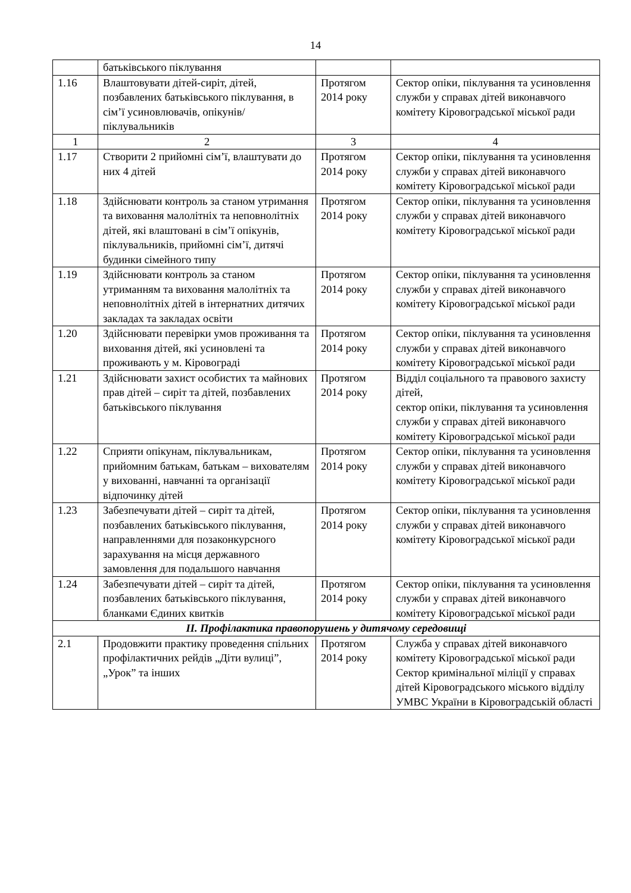14
| | батьківського піклування | | |
| 1.16 | Влаштовувати дітей-сиріт, дітей, позбавлених батьківського піклування, в сім’ї усиновлювачів, опікунів/піклувальників | Протягом 2014 року | Сектор опіки, піклування та усиновлення служби у справах дітей виконавчого комітету Кіровоградської міської ради |
| 1 | 2 | 3 | 4 |
| 1.17 | Створити 2 прийомні сім’ї, влаштувати до них 4 дітей | Протягом 2014 року | Сектор опіки, піклування та усиновлення служби у справах дітей виконавчого комітету Кіровоградської міської ради |
| 1.18 | Здійснювати контроль за станом утримання та виховання малолітніх та неповнолітніх дітей, які влаштовані в сім’ї опікунів, піклувальників, прийомні сім’ї, дитячі будинки сімейного типу | Протягом 2014 року | Сектор опіки, піклування та усиновлення служби у справах дітей виконавчого комітету Кіровоградської міської ради |
| 1.19 | Здійснювати контроль за станом утриманням та виховання малолітніх та неповнолітніх дітей в інтернатних дитячих закладах та закладах освіти | Протягом 2014 року | Сектор опіки, піклування та усиновлення служби у справах дітей виконавчого комітету Кіровоградської міської ради |
| 1.20 | Здійснювати перевірки умов проживання та виховання дітей, які усиновлені та проживають у м. Кіровограді | Протягом 2014 року | Сектор опіки, піклування та усиновлення служби у справах дітей виконавчого комітету Кіровоградської міської ради |
| 1.21 | Здійснювати захист особистих та майнових прав дітей – сиріт та дітей, позбавлених батьківського піклування | Протягом 2014 року | Відділ соціального та правового захисту дітей, сектор опіки, піклування та усиновлення служби у справах дітей виконавчого комітету Кіровоградської міської ради |
| 1.22 | Сприяти опікунам, піклувальникам, прийомним батькам, батькам – вихователям у вихованні, навчанні та організації відпочинку дітей | Протягом 2014 року | Сектор опіки, піклування та усиновлення служби у справах дітей виконавчого комітету Кіровоградської міської ради |
| 1.23 | Забезпечувати дітей – сиріт та дітей, позбавлених батьківського піклування, направленнями для позаконкурсного зарахування на місця державного замовлення для подальшого навчання | Протягом 2014 року | Сектор опіки, піклування та усиновлення служби у справах дітей виконавчого комітету Кіровоградської міської ради |
| 1.24 | Забезпечувати дітей – сиріт та дітей, позбавлених батьківського піклування, бланками Єдиних квитків | Протягом 2014 року | Сектор опіки, піклування та усиновлення служби у справах дітей виконавчого комітету Кіровоградської міської ради |
| ІІ. Профілактика правопорушень у дитячому середовищі | | | |
| 2.1 | Продовжити практику проведення спільних профілактичних рейдів „Діти вулиці”, „Урок” та інших | Протягом 2014 року | Служба у справах дітей виконавчого комітету Кіровоградської міської ради Сектор кримінальної міліції у справах дітей Кіровоградського міського відділу УМВС України в Кіровоградській області |